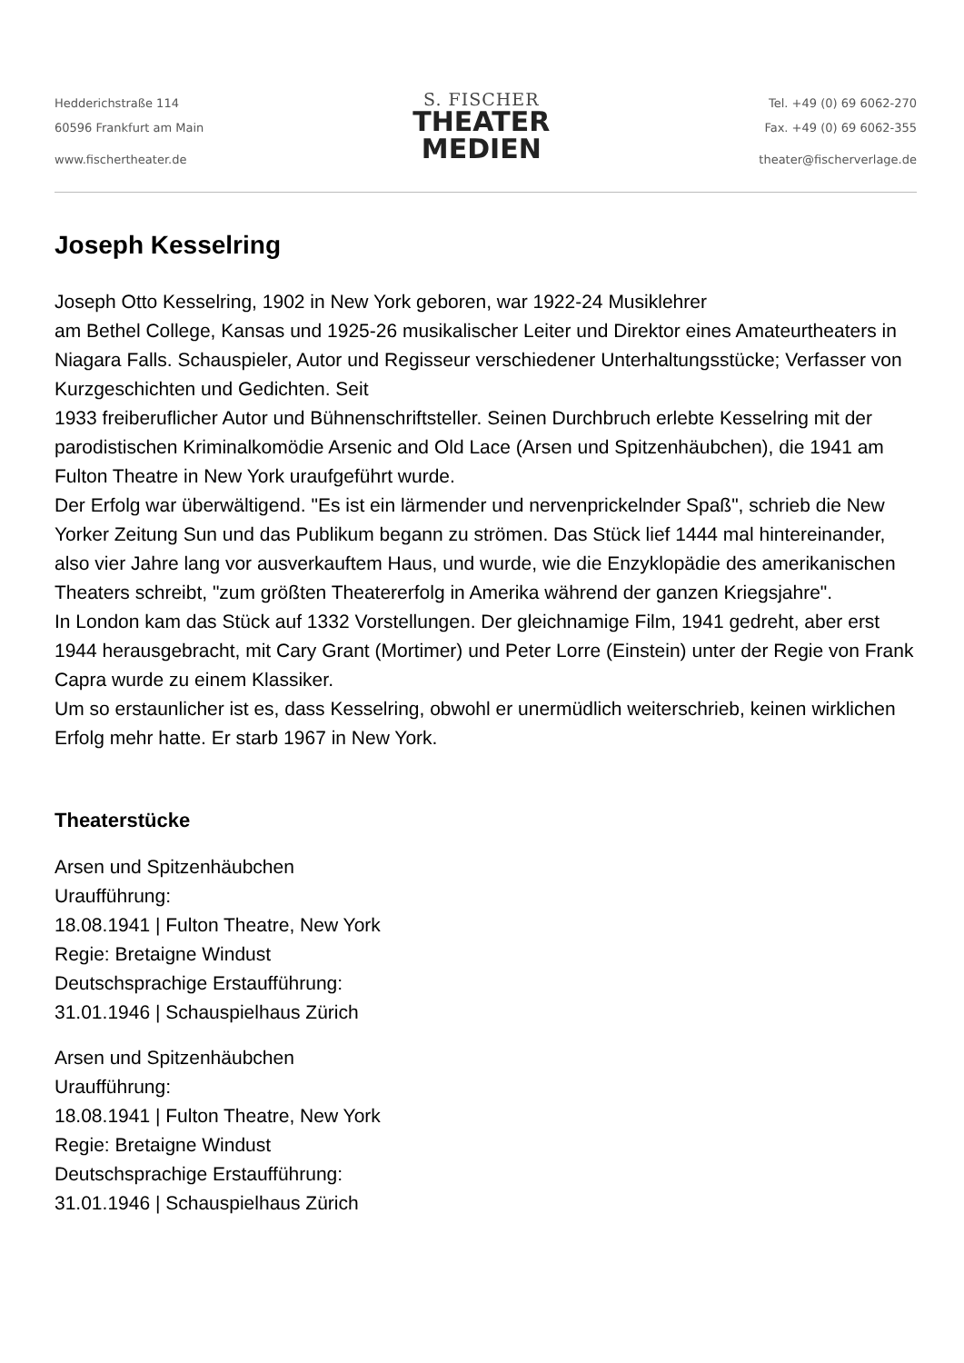Hedderichstraße 114
60596 Frankfurt am Main
www.fischertheater.de
S. FISCHER
THEATER
MEDIEN
Tel. +49 (0) 69 6062-270
Fax. +49 (0) 69 6062-355
theater@fischerverlage.de
Joseph Kesselring
Joseph Otto Kesselring, 1902 in New York geboren, war 1922-24 Musiklehrer
am Bethel College, Kansas und 1925-26 musikalischer Leiter und Direktor eines Amateurtheaters in Niagara Falls. Schauspieler, Autor und Regisseur verschiedener Unterhaltungsstücke; Verfasser von Kurzgeschichten und Gedichten. Seit
1933 freiberuflicher Autor und Bühnenschriftsteller. Seinen Durchbruch erlebte Kesselring mit der parodistischen Kriminalkomödie Arsenic and Old Lace (Arsen und Spitzenhäubchen), die 1941 am Fulton Theatre in New York uraufgeführt wurde.
Der Erfolg war überwältigend. "Es ist ein lärmender und nervenprickelnder Spaß", schrieb die New Yorker Zeitung Sun und das Publikum begann zu strömen. Das Stück lief 1444 mal hintereinander, also vier Jahre lang vor ausverkauftem Haus, und wurde, wie die Enzyklopädie des amerikanischen Theaters schreibt, "zum größten Theatererfolg in Amerika während der ganzen Kriegsjahre".
In London kam das Stück auf 1332 Vorstellungen. Der gleichnamige Film, 1941 gedreht, aber erst 1944 herausgebracht, mit Cary Grant (Mortimer) und Peter Lorre (Einstein) unter der Regie von Frank Capra wurde zu einem Klassiker.
Um so erstaunlicher ist es, dass Kesselring, obwohl er unermüdlich weiterschrieb, keinen wirklichen Erfolg mehr hatte. Er starb 1967 in New York.
Theaterstücke
Arsen und Spitzenhäubchen
Uraufführung:
18.08.1941 | Fulton Theatre, New York
Regie: Bretaigne Windust
Deutschsprachige Erstaufführung:
31.01.1946 | Schauspielhaus Zürich
Arsen und Spitzenhäubchen
Uraufführung:
18.08.1941 | Fulton Theatre, New York
Regie: Bretaigne Windust
Deutschsprachige Erstaufführung:
31.01.1946 | Schauspielhaus Zürich